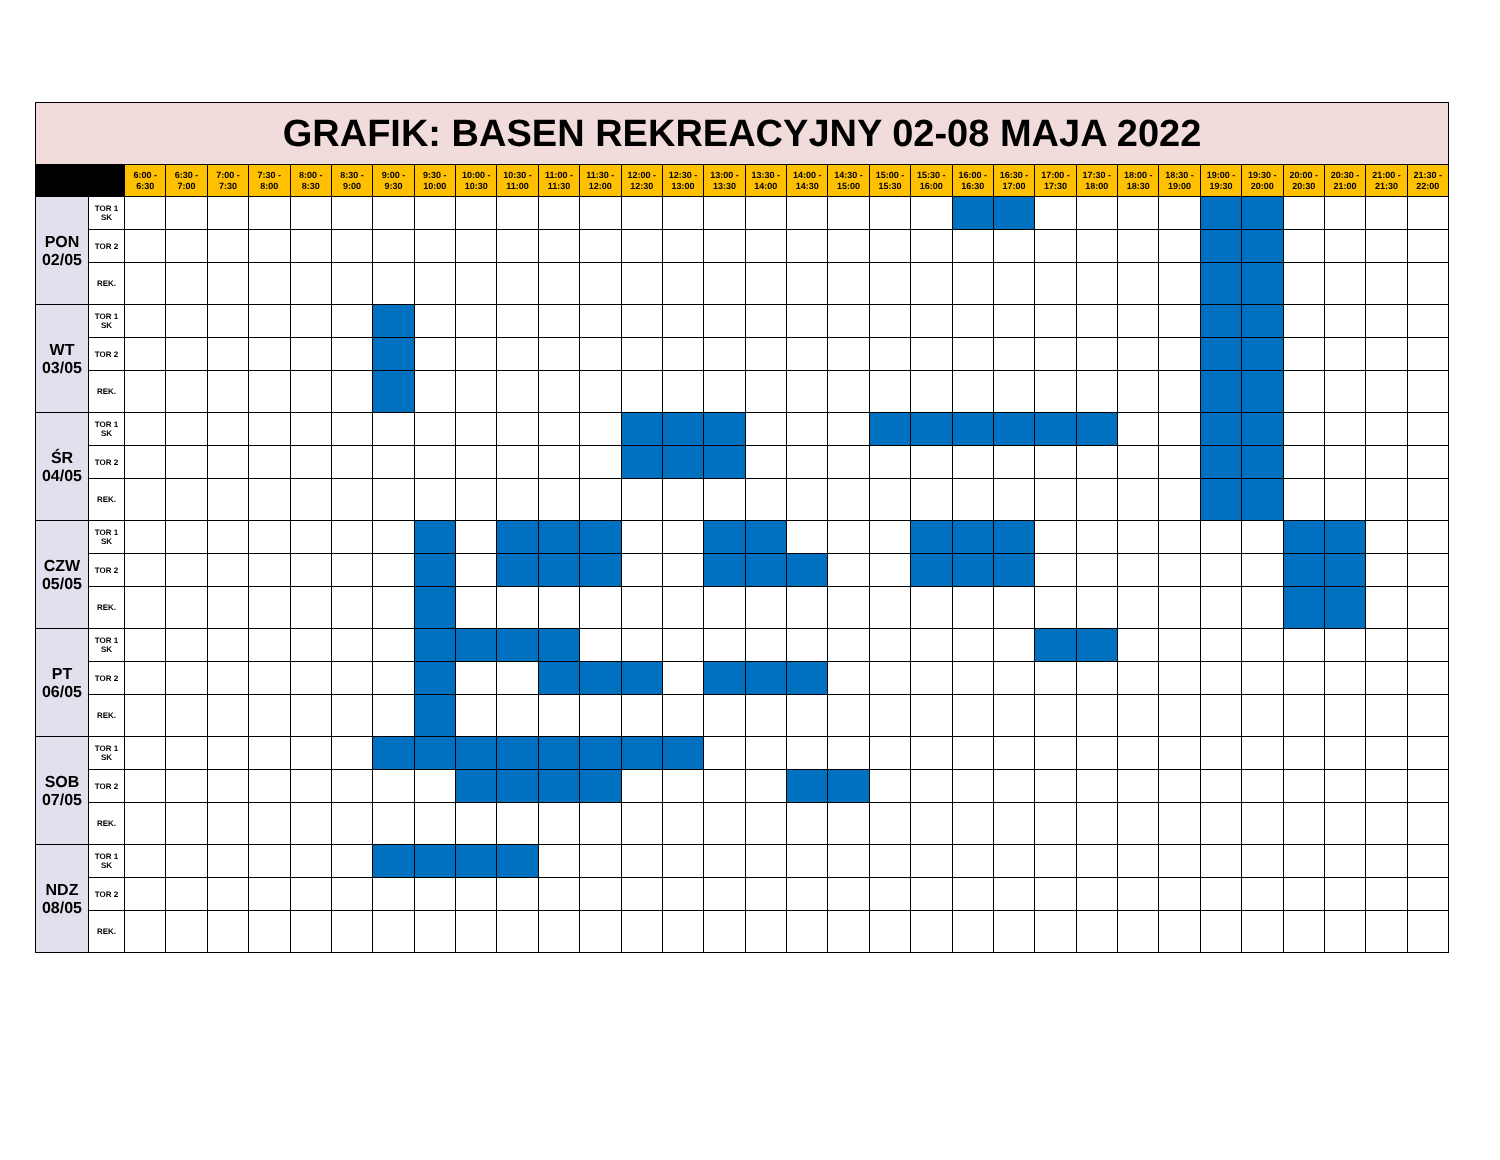| GRAFIK: BASEN REKREACYJNY 02-08 MAJA 2022 | | | | | | | | | | | | | | | | | | | | | | | | | | | | | | | | | |
| | | 6:00 - 6:30 | 6:30 - 7:00 | 7:00 - 7:30 | 7:30 - 8:00 | 8:00 - 8:30 | 8:30 - 9:00 | 9:00 - 9:30 | 9:30 - 10:00 | 10:00 - 10:30 | 10:30 - 11:00 | 11:00 - 11:30 | 11:30 - 12:00 | 12:00 - 12:30 | 12:30 - 13:00 | 13:00 - 13:30 | 13:30 - 14:00 | 14:00 - 14:30 | 14:30 - 15:00 | 15:00 - 15:30 | 15:30 - 16:00 | 16:00 - 16:30 | 16:30 - 17:00 | 17:00 - 17:30 | 17:30 - 18:00 | 18:00 - 18:30 | 18:30 - 19:00 | 19:00 - 19:30 | 19:30 - 20:00 | 20:00 - 20:30 | 20:30 - 21:00 | 21:00 - 21:30 | 21:30 - 22:00 |
| PON 02/05 | TOR 1 SK | | | | | | | | | | | | | | | | | | | | | | | | | | | | | | | | |
| | TOR 2 | | | | | | | | | | | | | | | | | | | | | | | | | | | | | | | | |
| | REK. | | | | | | | | | | | | | | | | | | | | | | | | | | | | | | | | |
| WT 03/05 | TOR 1 SK | | | | | | | | | | | | | | | | | | | | | | | | | | | | | | | | |
| | TOR 2 | | | | | | | | | | | | | | | | | | | | | | | | | | | | | | | | |
| | REK. | | | | | | | | | | | | | | | | | | | | | | | | | | | | | | | | |
| ŚR 04/05 | TOR 1 SK | | | | | | | | | | | | | | | | | | | | | | | | | | | | | | | | |
| | TOR 2 | | | | | | | | | | | | | | | | | | | | | | | | | | | | | | | | |
| | REK. | | | | | | | | | | | | | | | | | | | | | | | | | | | | | | | | |
| CZW 05/05 | TOR 1 SK | | | | | | | | | | | | | | | | | | | | | | | | | | | | | | | | |
| | TOR 2 | | | | | | | | | | | | | | | | | | | | | | | | | | | | | | | | |
| | REK. | | | | | | | | | | | | | | | | | | | | | | | | | | | | | | | | |
| PT 06/05 | TOR 1 SK | | | | | | | | | | | | | | | | | | | | | | | | | | | | | | | | |
| | TOR 2 | | | | | | | | | | | | | | | | | | | | | | | | | | | | | | | | |
| | REK. | | | | | | | | | | | | | | | | | | | | | | | | | | | | | | | | |
| SOB 07/05 | TOR 1 SK | | | | | | | | | | | | | | | | | | | | | | | | | | | | | | | | |
| | TOR 2 | | | | | | | | | | | | | | | | | | | | | | | | | | | | | | | | |
| | REK. | | | | | | | | | | | | | | | | | | | | | | | | | | | | | | | | |
| NDZ 08/05 | TOR 1 SK | | | | | | | | | | | | | | | | | | | | | | | | | | | | | | | | |
| | TOR 2 | | | | | | | | | | | | | | | | | | | | | | | | | | | | | | | | |
| | REK. | | | | | | | | | | | | | | | | | | | | | | | | | | | | | | | | |